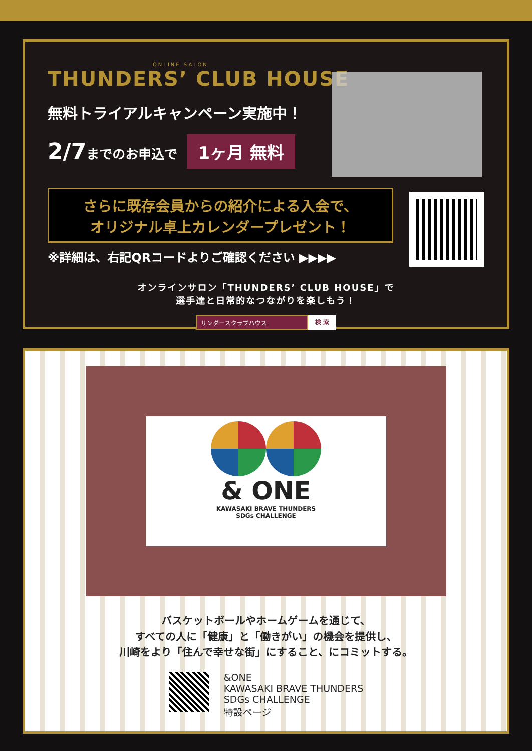ONLINE SALON
THUNDERS’ CLUB HOUSE
無料トライアルキャンペーン実施中！
2/7までのお申込で 1ヶ月 無料
さらに既存会員からの紹介による入会で、
オリジナル卓上カレンダープレゼント！
※詳細は、右記QRコードよりご確認ください ▶▶▶▶
オンラインサロン「THUNDERS’ CLUB HOUSE」で
選手達と日常的なつながりを楽しもう！
サンダースクラブハウス 検 索
& ONE
KAWASAKI BRAVE THUNDERS
SDGs CHALLENGE
バスケットボールやホームゲームを通じて、
すべての人に「健康」と「働きがい」の機会を提供し、
川崎をより「住んで幸せな街」にすること、にコミットする。
&ONE
KAWASAKI BRAVE THUNDERS
SDGs CHALLENGE
特設ページ